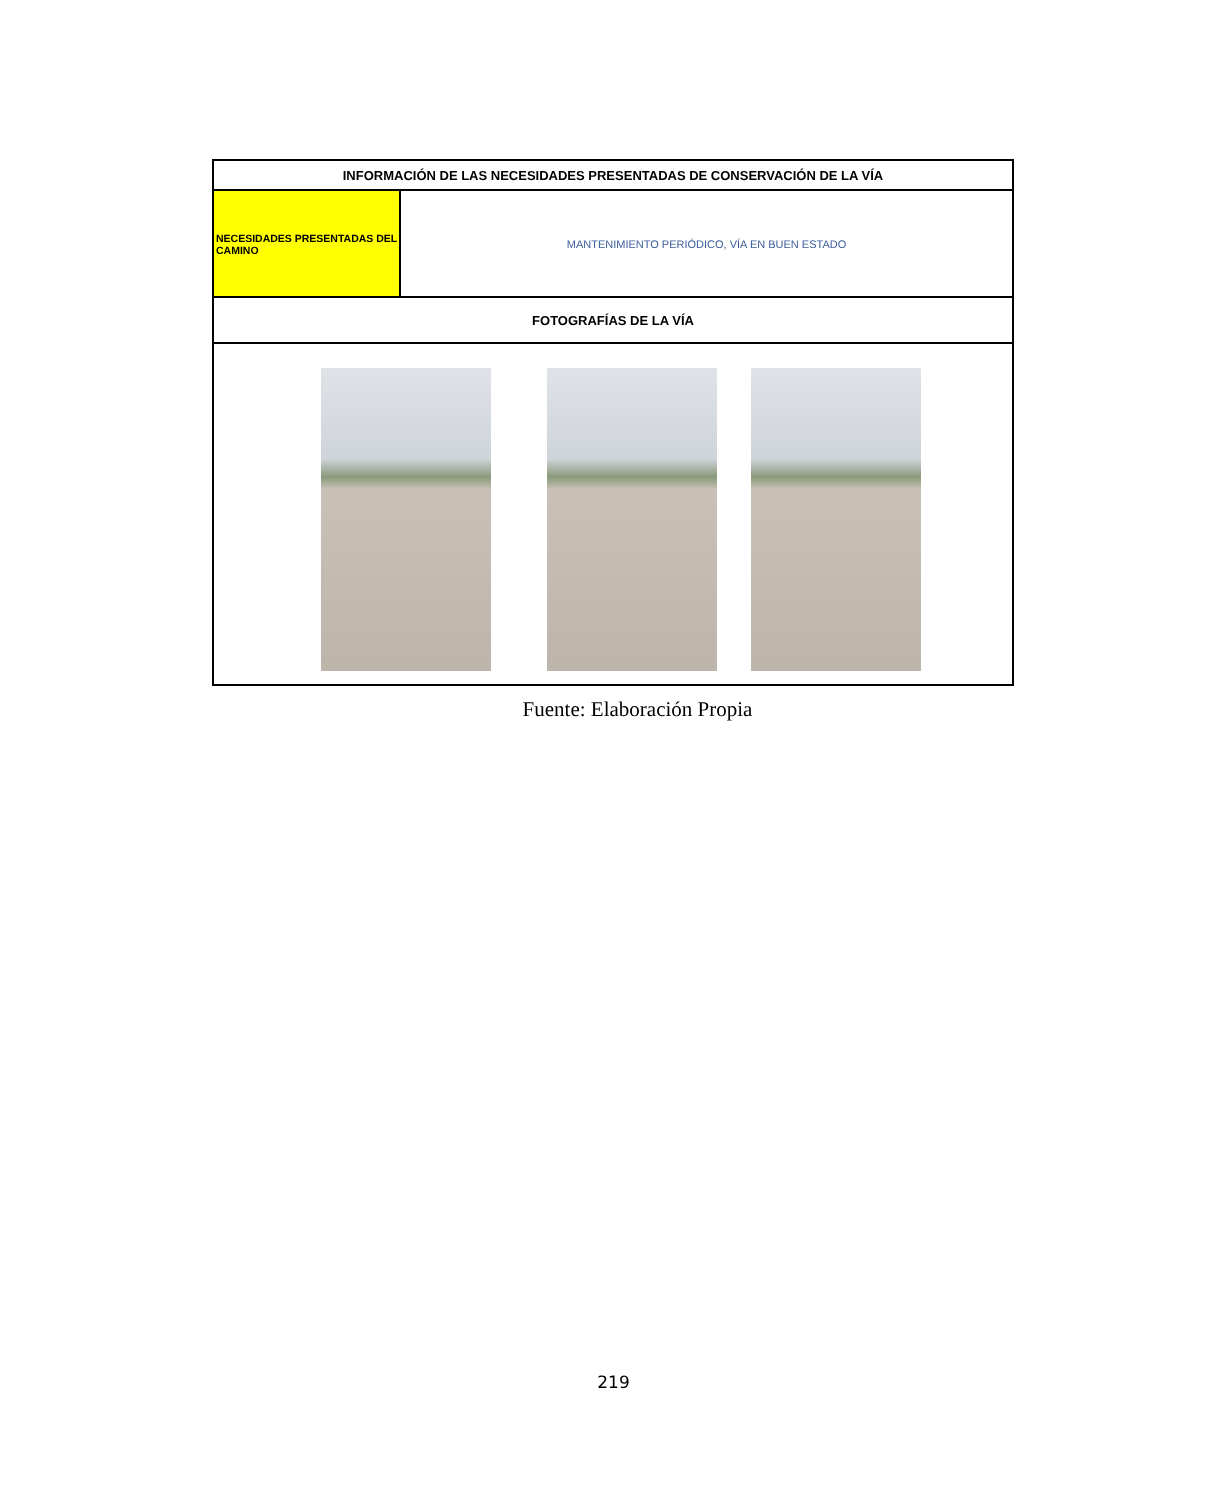| INFORMACIÓN DE LAS NECESIDADES PRESENTADAS DE CONSERVACIÓN DE LA VÍA | |
| NECESIDADES PRESENTADAS DEL CAMINO | MANTENIMIENTO PERIÓDICO, VÍA EN BUEN ESTADO |
| FOTOGRAFÍAS DE LA VÍA | |
Fuente: Elaboración Propia
219